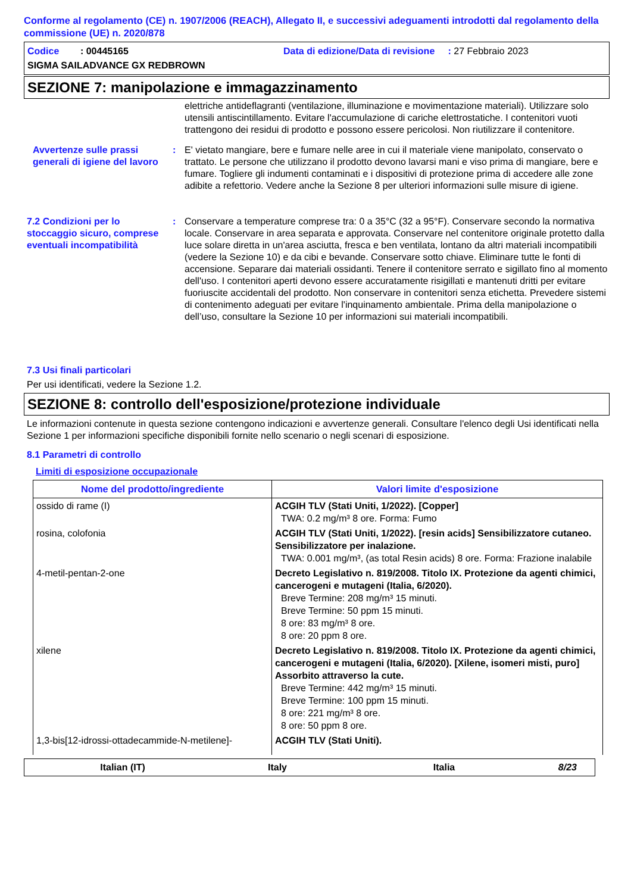Conforme al regolamento (CE) n. 1907/2006 (REACH), Allegato II, e successivi adeguamenti introdotti dal regolamento della commissione (UE) n. 2020/878
Codice : 00445165
Data di edizione/Data di revisione : 27 Febbraio 2023
SIGMA SAILADVANCE GX REDBROWN
SEZIONE 7: manipolazione e immagazzinamento
elettriche antideflagranti (ventilazione, illuminazione e movimentazione materiali). Utilizzare solo utensili antiscintillamento. Evitare l'accumulazione di cariche elettrostatiche. I contenitori vuoti trattengono dei residui di prodotto e possono essere pericolosi. Non riutilizzare il contenitore.
Avvertenze sulle prassi generali di igiene del lavoro
:
E' vietato mangiare, bere e fumare nelle aree in cui il materiale viene manipolato, conservato o trattato. Le persone che utilizzano il prodotto devono lavarsi mani e viso prima di mangiare, bere e fumare. Togliere gli indumenti contaminati e i dispositivi di protezione prima di accedere alle zone adibite a refettorio. Vedere anche la Sezione 8 per ulteriori informazioni sulle misure di igiene.
7.2 Condizioni per lo stoccaggio sicuro, comprese eventuali incompatibilità
:
Conservare a temperature comprese tra: 0 a 35°C (32 a 95°F). Conservare secondo la normativa locale. Conservare in area separata e approvata. Conservare nel contenitore originale protetto dalla luce solare diretta in un'area asciutta, fresca e ben ventilata, lontano da altri materiali incompatibili (vedere la Sezione 10) e da cibi e bevande. Conservare sotto chiave. Eliminare tutte le fonti di accensione. Separare dai materiali ossidanti. Tenere il contenitore serrato e sigillato fino al momento dell'uso. I contenitori aperti devono essere accuratamente risigillati e mantenuti dritti per evitare fuoriuscite accidentali del prodotto. Non conservare in contenitori senza etichetta. Prevedere sistemi di contenimento adeguati per evitare l'inquinamento ambientale. Prima della manipolazione o dell’uso, consultare la Sezione 10 per informazioni sui materiali incompatibili.
7.3 Usi finali particolari
Per usi identificati, vedere la Sezione 1.2.
SEZIONE 8: controllo dell'esposizione/protezione individuale
Le informazioni contenute in questa sezione contengono indicazioni e avvertenze generali. Consultare l'elenco degli Usi identificati nella Sezione 1 per informazioni specifiche disponibili fornite nello scenario o negli scenari di esposizione.
8.1 Parametri di controllo
Limiti di esposizione occupazionale
| Nome del prodotto/ingrediente | Valori limite d'esposizione |
| --- | --- |
| ossido di rame (I) | ACGIH TLV (Stati Uniti, 1/2022). [Copper] TWA: 0.2 mg/m³ 8 ore. Forma: Fumo |
| rosina, colofonia | ACGIH TLV (Stati Uniti, 1/2022). [resin acids] Sensibilizzatore cutaneo. Sensibilizzatore per inalazione. TWA: 0.001 mg/m³, (as total Resin acids) 8 ore. Forma: Frazione inalabile |
| 4-metil-pentan-2-one | Decreto Legislativo n. 819/2008. Titolo IX. Protezione da agenti chimici, cancerogeni e mutageni (Italia, 6/2020). Breve Termine: 208 mg/m³ 15 minuti. Breve Termine: 50 ppm 15 minuti. 8 ore: 83 mg/m³ 8 ore. 8 ore: 20 ppm 8 ore. |
| xilene | Decreto Legislativo n. 819/2008. Titolo IX. Protezione da agenti chimici, cancerogeni e mutageni (Italia, 6/2020). [Xilene, isomeri misti, puro] Assorbito attraverso la cute. Breve Termine: 442 mg/m³ 15 minuti. Breve Termine: 100 ppm 15 minuti. 8 ore: 221 mg/m³ 8 ore. 8 ore: 50 ppm 8 ore. |
| 1,3-bis[12-idrossi-ottadecammide-N-metilene]- | ACGIH TLV (Stati Uniti). |
Italian (IT)
Italy
Italia
8/23